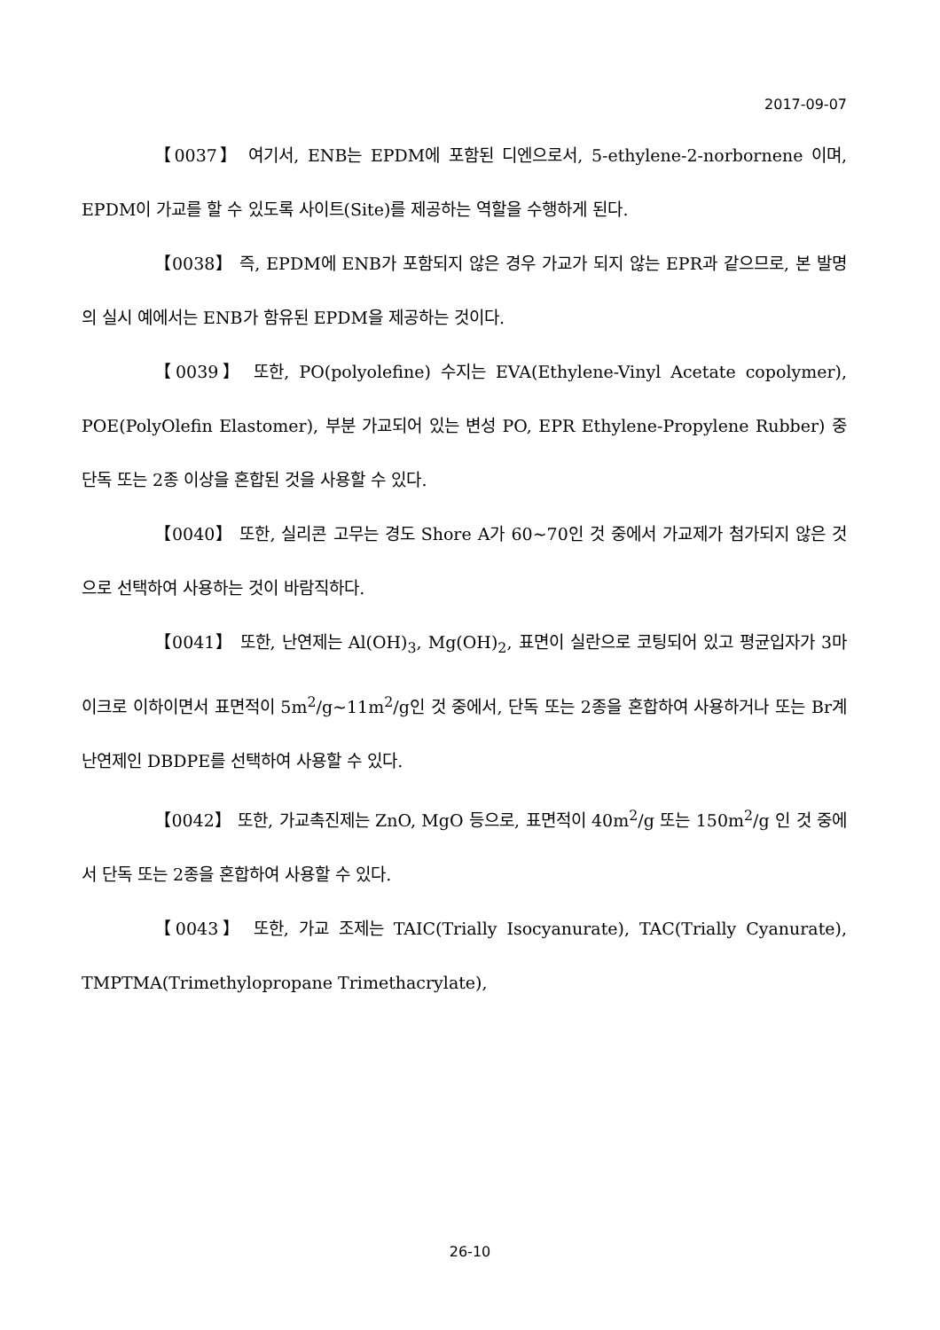2017-09-07
【0037】 여기서, ENB는 EPDM에 포함된 디엔으로서, 5-ethylene-2-norbornene 이며, EPDM이 가교를 할 수 있도록 사이트(Site)를 제공하는 역할을 수행하게 된다.
【0038】 즉, EPDM에 ENB가 포함되지 않은 경우 가교가 되지 않는 EPR과 같으므로, 본 발명의 실시 예에서는 ENB가 함유된 EPDM을 제공하는 것이다.
【0039】 또한, PO(polyolefine) 수지는 EVA(Ethylene-Vinyl Acetate copolymer), POE(PolyOlefin Elastomer), 부분 가교되어 있는 변성 PO, EPR Ethylene-Propylene Rubber) 중 단독 또는 2종 이상을 혼합된 것을 사용할 수 있다.
【0040】 또한, 실리콘 고무는 경도 Shore A가 60~70인 것 중에서 가교제가 첨가되지 않은 것으로 선택하여 사용하는 것이 바람직하다.
【0041】 또한, 난연제는 Al(OH)<sub>3</sub>, Mg(OH)<sub>2</sub>, 표면이 실란으로 코팅되어 있고 평균입자가 3마이크로 이하이면서 표면적이 5m<sup>2</sup>/g~11m<sup>2</sup>/g인 것 중에서, 단독 또는 2종을 혼합하여 사용하거나 또는 Br계 난연제인 DBDPE를 선택하여 사용할 수 있다.
【0042】 또한, 가교촉진제는 ZnO, MgO 등으로, 표면적이 40m<sup>2</sup>/g 또는 150m<sup>2</sup>/g 인 것 중에서 단독 또는 2종을 혼합하여 사용할 수 있다.
【0043】 또한, 가교 조제는 TAIC(Trially Isocyanurate), TAC(Trially Cyanurate), TMPTMA(Trimethylopropane Trimethacrylate),
26-10